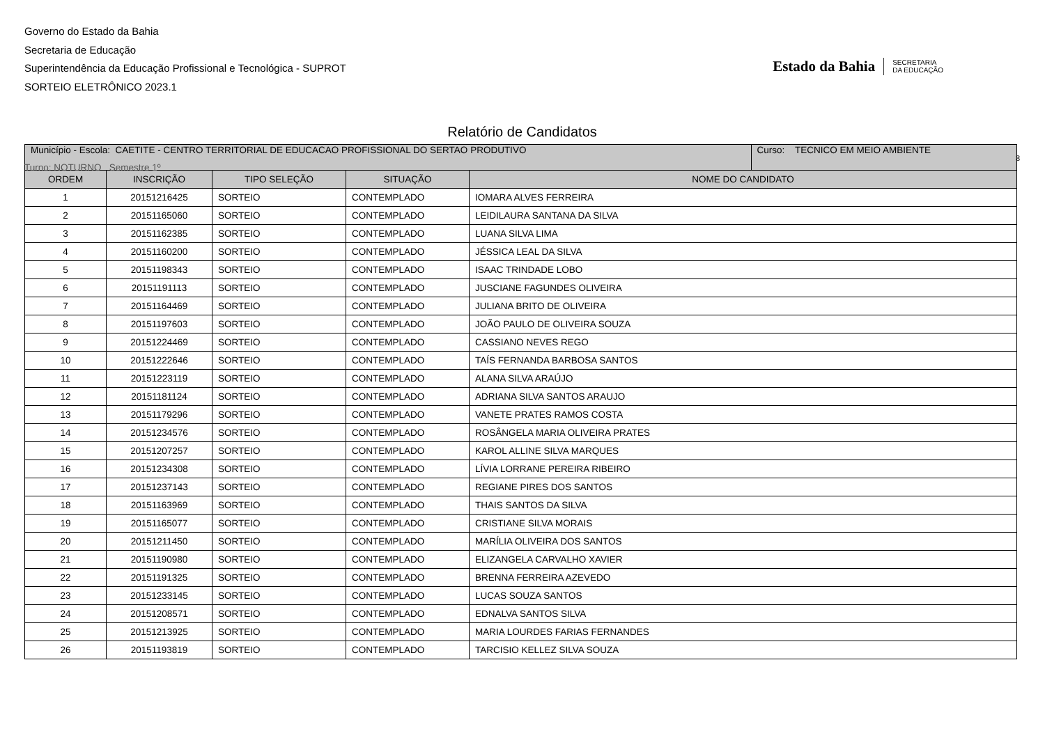Governo do Estado da Bahia
Secretaria de Educação
Superintendência da Educação Profissional e Tecnológica - SUPROT
SORTEIO ELETRÔNICO 2023.1
Estado da Bahia
SECRETARIA
DA EDUCAÇÃO
Relatório de Candidatos
| Município - Escola: CAETITE - CENTRO TERRITORIAL DE EDUCACAO PROFISSIONAL DO SERTAO PRODUTIVO | Curso: TECNICO EM MEIO AMBIENTE |
| ORDEM | INSCRIÇÃO | TIPO SELEÇÃO | SITUAÇÃO | NOME DO CANDIDATO |
| --- | --- | --- | --- | --- |
| 1 | 20151216425 | SORTEIO | CONTEMPLADO | IOMARA ALVES FERREIRA |
| 2 | 20151165060 | SORTEIO | CONTEMPLADO | LEIDILAURA SANTANA DA SILVA |
| 3 | 20151162385 | SORTEIO | CONTEMPLADO | LUANA SILVA LIMA |
| 4 | 20151160200 | SORTEIO | CONTEMPLADO | JÉSSICA LEAL DA SILVA |
| 5 | 20151198343 | SORTEIO | CONTEMPLADO | ISAAC TRINDADE LOBO |
| 6 | 20151191113 | SORTEIO | CONTEMPLADO | JUSCIANE FAGUNDES OLIVEIRA |
| 7 | 20151164469 | SORTEIO | CONTEMPLADO | JULIANA BRITO DE OLIVEIRA |
| 8 | 20151197603 | SORTEIO | CONTEMPLADO | JOÃO PAULO DE OLIVEIRA SOUZA |
| 9 | 20151224469 | SORTEIO | CONTEMPLADO | CASSIANO NEVES REGO |
| 10 | 20151222646 | SORTEIO | CONTEMPLADO | TAÍS FERNANDA BARBOSA SANTOS |
| 11 | 20151223119 | SORTEIO | CONTEMPLADO | ALANA SILVA ARAÚJO |
| 12 | 20151181124 | SORTEIO | CONTEMPLADO | ADRIANA SILVA SANTOS ARAUJO |
| 13 | 20151179296 | SORTEIO | CONTEMPLADO | VANETE PRATES RAMOS COSTA |
| 14 | 20151234576 | SORTEIO | CONTEMPLADO | ROSÂNGELA MARIA OLIVEIRA PRATES |
| 15 | 20151207257 | SORTEIO | CONTEMPLADO | KAROL ALLINE SILVA MARQUES |
| 16 | 20151234308 | SORTEIO | CONTEMPLADO | LÍVIA LORRANE PEREIRA RIBEIRO |
| 17 | 20151237143 | SORTEIO | CONTEMPLADO | REGIANE PIRES DOS SANTOS |
| 18 | 20151163969 | SORTEIO | CONTEMPLADO | THAIS SANTOS DA SILVA |
| 19 | 20151165077 | SORTEIO | CONTEMPLADO | CRISTIANE SILVA MORAIS |
| 20 | 20151211450 | SORTEIO | CONTEMPLADO | MARÍLIA OLIVEIRA DOS SANTOS |
| 21 | 20151190980 | SORTEIO | CONTEMPLADO | ELIZANGELA CARVALHO XAVIER |
| 22 | 20151191325 | SORTEIO | CONTEMPLADO | BRENNA FERREIRA AZEVEDO |
| 23 | 20151233145 | SORTEIO | CONTEMPLADO | LUCAS SOUZA SANTOS |
| 24 | 20151208571 | SORTEIO | CONTEMPLADO | EDNALVA SANTOS SILVA |
| 25 | 20151213925 | SORTEIO | CONTEMPLADO | MARIA LOURDES FARIAS FERNANDES |
| 26 | 20151193819 | SORTEIO | CONTEMPLADO | TARCISIO KELLEZ SILVA SOUZA |
8
Turno: NOTURNO Semestre 1º